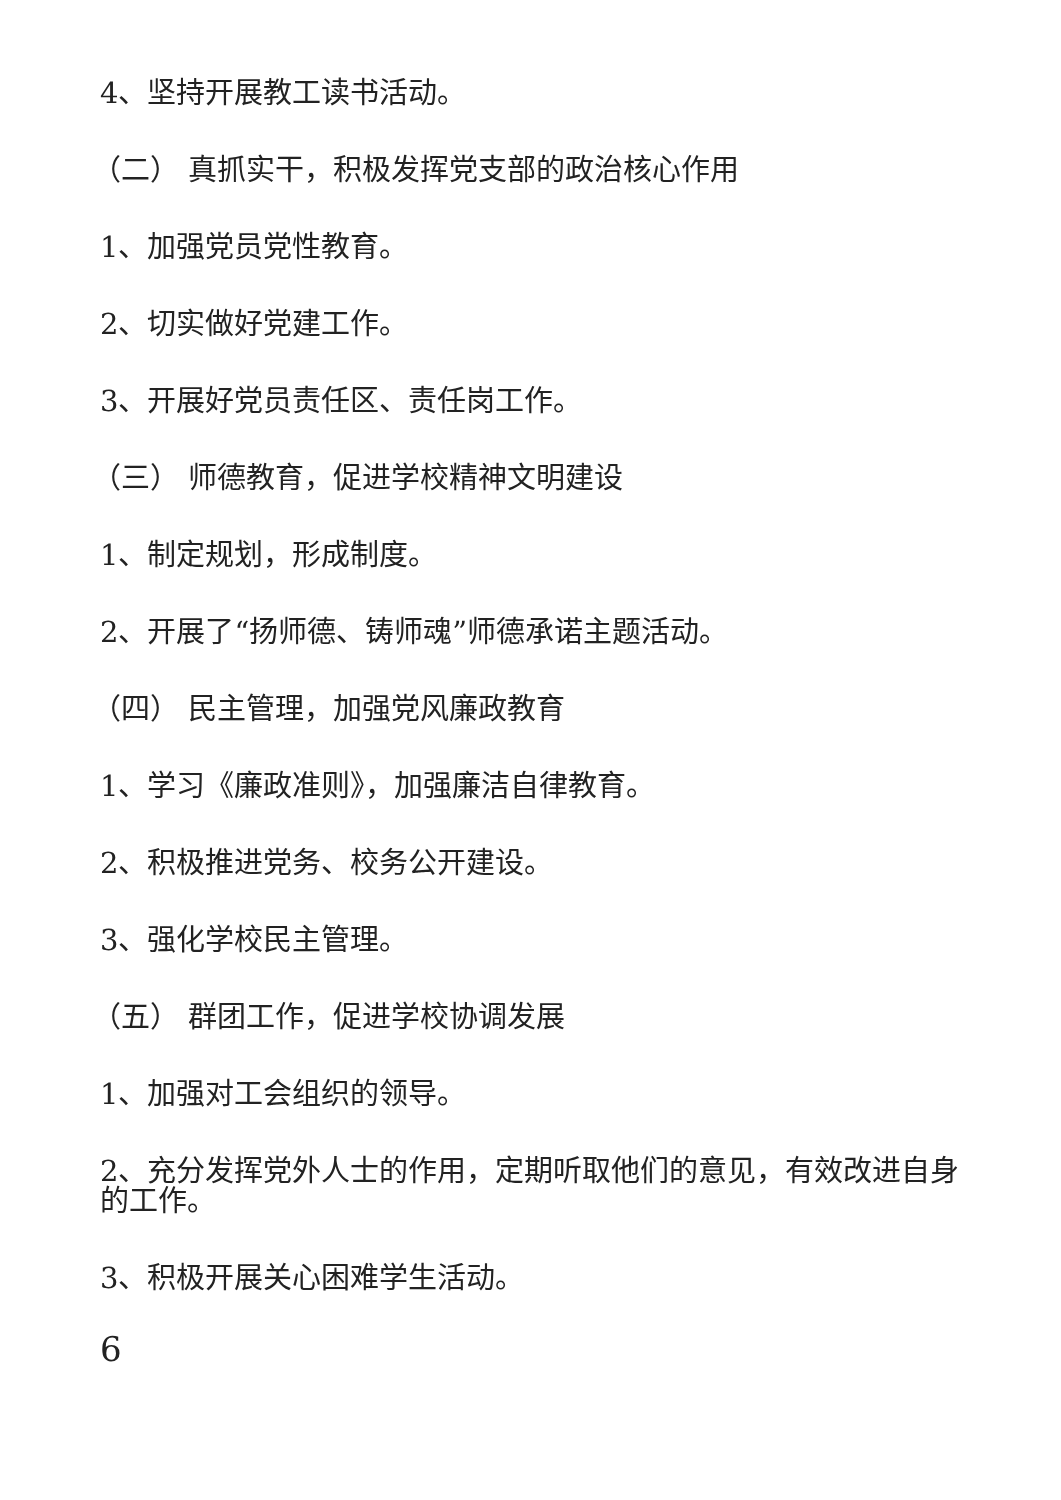4、坚持开展教工读书活动。
（二） 真抓实干，积极发挥党支部的政治核心作用
1、加强党员党性教育。
2、切实做好党建工作。
3、开展好党员责任区、责任岗工作。
（三） 师德教育，促进学校精神文明建设
1、制定规划，形成制度。
2、开展了“扬师德、铸师魂”师德承诺主题活动。
（四） 民主管理，加强党风廉政教育
1、学习《廉政准则》，加强廉洁自律教育。
2、积极推进党务、校务公开建设。
3、强化学校民主管理。
（五） 群团工作，促进学校协调发展
1、加强对工会组织的领导。
2、充分发挥党外人士的作用，定期听取他们的意见，有效改进自身的工作。
3、积极开展关心困难学生活动。
6